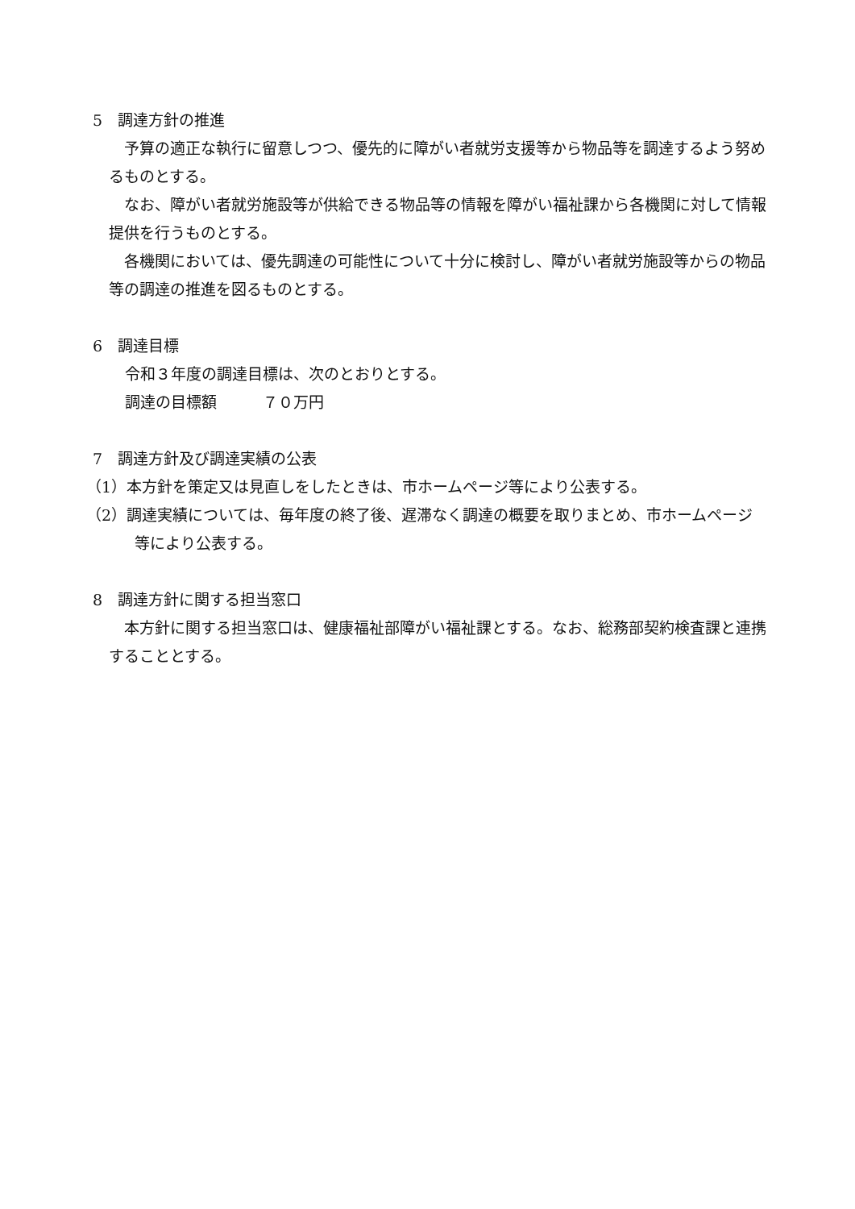5　調達方針の推進
　予算の適正な執行に留意しつつ、優先的に障がい者就労支援等から物品等を調達するよう努めるものとする。
　なお、障がい者就労施設等が供給できる物品等の情報を障がい福祉課から各機関に対して情報提供を行うものとする。
　各機関においては、優先調達の可能性について十分に検討し、障がい者就労施設等からの物品等の調達の推進を図るものとする。
6　調達目標
令和３年度の調達目標は、次のとおりとする。
調達の目標額　　　７０万円
7　調達方針及び調達実績の公表
（1）本方針を策定又は見直しをしたときは、市ホームページ等により公表する。
（2）調達実績については、毎年度の終了後、遅滞なく調達の概要を取りまとめ、市ホームページ等により公表する。
8　調達方針に関する担当窓口
　本方針に関する担当窓口は、健康福祉部障がい福祉課とする。なお、総務部契約検査課と連携することとする。